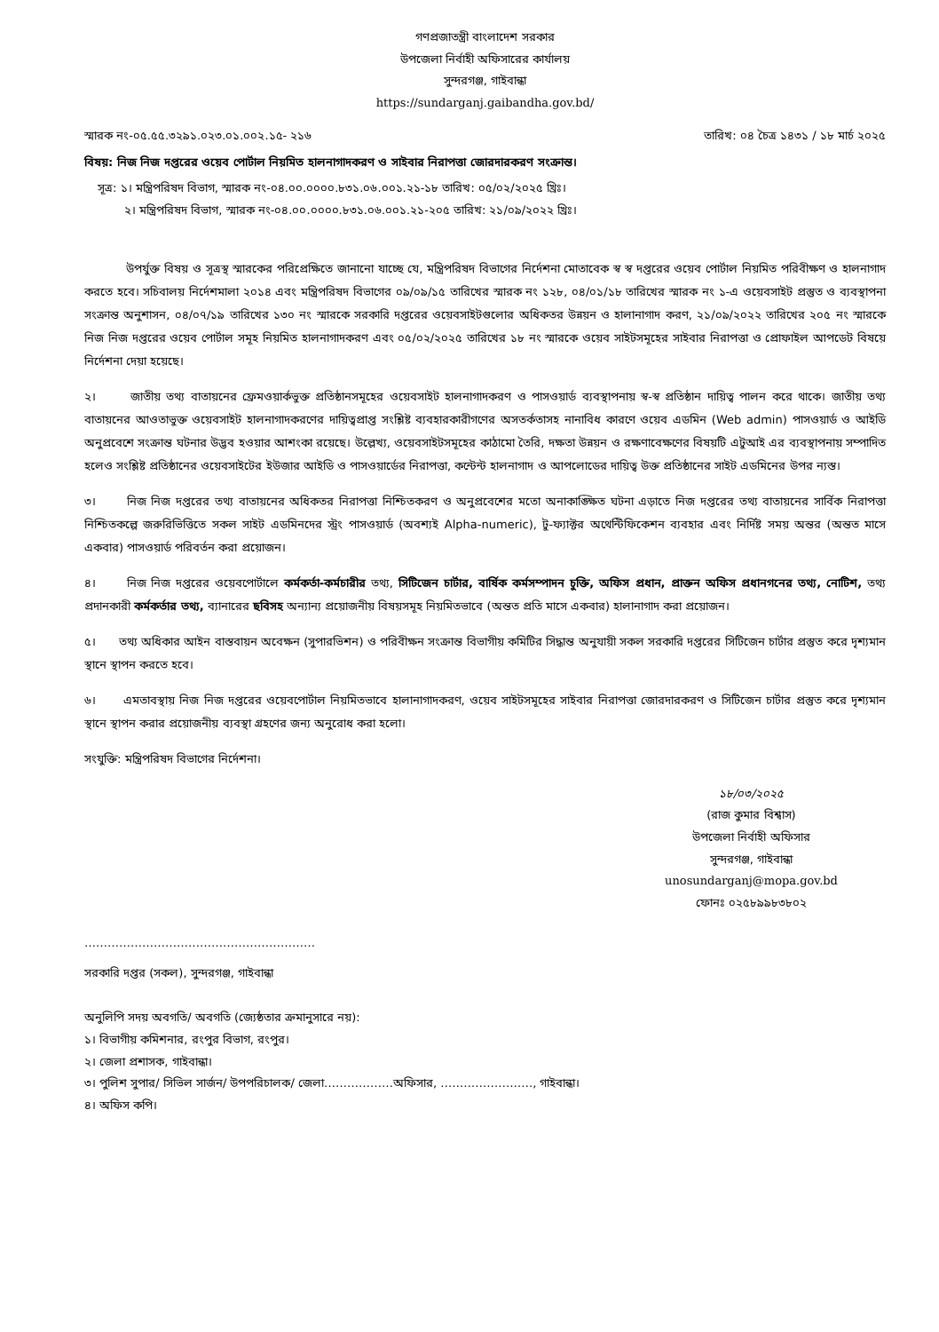গণপ্রজাতন্ত্রী বাংলাদেশ সরকার
উপজেলা নির্বাহী অফিসারের কার্যালয়
সুন্দরগঞ্জ, গাইবান্ধা
https://sundarganj.gaibandha.gov.bd/
স্মারক নং-০৫.৫৫.৩২৯১.০২৩.০১.০০২.১৫- ২১৬ তারিখ: ০৪ চৈত্র ১৪৩১ / ১৮ মার্চ ২০২৫
বিষয়: নিজ নিজ দপ্তরের ওয়েব পোর্টাল নিয়মিত হালনাগাদকরণ ও সাইবার নিরাপত্তা জোরদারকরণ সংক্রান্ত।
সূত্র: ১। মন্ত্রিপরিষদ বিভাগ, স্মারক নং-০৪.০০.০০০০.৮৩১.০৬.০০১.২১-১৮ তারিখ: ০৫/০২/২০২৫ খ্রিঃ।
২। মন্ত্রিপরিষদ বিভাগ, স্মারক নং-০৪.০০.০০০০.৮৩১.০৬.০০১.২১-২০৫ তারিখ: ২১/০৯/২০২২ খ্রিঃ।
উপর্যুক্ত বিষয় ও সূত্রস্থ স্মারকের পরিপ্রেক্ষিতে জানানো যাচ্ছে যে, মন্ত্রিপরিষদ বিভাগের নির্দেশনা মোতাবেক স্ব স্ব দপ্তরের ওয়েব পোর্টাল নিয়মিত পরিবীক্ষণ ও হালনাগাদ করতে হবে। সচিবালয় নির্দেশমালা ২০১৪ এবং মন্ত্রিপরিষদ বিভাগের ০৯/০৯/১৫ তারিখের স্মারক নং ১২৮, ০৪/০১/১৮ তারিখের স্মারক নং ১-এ ওয়েবসাইট প্রস্তুত ও ব্যবস্থাপনা সংক্রান্ত অনুশাসন, ০৪/০৭/১৯ তারিখের ১৩০ নং স্মারকে সরকারি দপ্তরের ওয়েবসাইটগুলোর অধিকতর উন্নয়ন ও হালানাগাদ করণ, ২১/০৯/২০২২ তারিখের ২০৫ নং স্মারকে নিজ নিজ দপ্তরের ওয়েব পোর্টাল সমূহ নিয়মিত হালনাগাদকরণ এবং ০৫/০২/২০২৫ তারিখের ১৮ নং স্মারকে ওয়েব সাইটসমূহের সাইবার নিরাপত্তা ও প্রোফাইল আপডেট বিষয়ে নির্দেশনা দেয়া হয়েছে।
২। জাতীয় তথ্য বাতায়নের ফ্রেমওয়ার্কভুক্ত প্রতিষ্ঠানসমূহের ওয়েবসাইট হালনাগাদকরণ ও পাসওয়ার্ড ব্যবস্থাপনায় স্ব-স্ব প্রতিষ্ঠান দায়িত্ব পালন করে থাকে। জাতীয় তথ্য বাতায়নের আওতাভুক্ত ওয়েবসাইট হালনাগাদকরণের দায়িত্বপ্রাপ্ত সংশ্লিষ্ট ব্যবহারকারীগণের অসতর্কতাসহ নানাবিধ কারণে ওয়েব এডমিন (Web admin) পাসওয়ার্ড ও আইডি অনুপ্রবেশে সংক্রান্ত ঘটনার উদ্ভব হওয়ার আশংকা রয়েছে। উল্লেখ্য, ওয়েবসাইটসমূহের কাঠামো তৈরি, দক্ষতা উন্নয়ন ও রক্ষণাবেক্ষণের বিষয়টি এটুআই এর ব্যবস্থাপনায় সম্পাদিত হলেও সংশ্লিষ্ট প্রতিষ্ঠানের ওয়েবসাইটের ইউজার আইডি ও পাসওয়ার্ডের নিরাপত্তা, কন্টেন্ট হালনাগাদ ও আপলোডের দায়িত্ব উক্ত প্রতিষ্ঠানের সাইট এডমিনের উপর ন্যস্ত।
৩। নিজ নিজ দপ্তরের তথ্য বাতায়নের অধিকতর নিরাপত্তা নিশ্চিতকরণ ও অনুপ্রবেশের মতো অনাকাঙ্ক্ষিত ঘটনা এড়াতে নিজ দপ্তরের তথ্য বাতায়নের সার্বিক নিরাপত্তা নিশ্চিতকল্পে জরুরিভিত্তিতে সকল সাইট এডমিনদের স্ট্রং পাসওয়ার্ড (অবশ্যই Alpha-numeric), টু-ফ্যাক্টর অথেন্টিফিকেশন ব্যবহার এবং নির্দিষ্ট সময় অন্তর (অন্তত মাসে একবার) পাসওয়ার্ড পরিবর্তন করা প্রয়োজন।
৪। নিজ নিজ দপ্তরের ওয়েবপোর্টালে কর্মকর্তা-কর্মচারীর তথ্য, সিটিজেন চার্টার, বার্ষিক কর্মসম্পাদন চুক্তি, অফিস প্রধান, প্রাক্তন অফিস প্রধানগনের তথ্য, নোটিশ, তথ্য প্রদানকারী কর্মকর্তার তথ্য, ব্যানারের ছবিসহ অন্যান্য প্রয়োজনীয় বিষয়সমূহ নিয়মিতভাবে (অন্তত প্রতি মাসে একবার) হালানাগাদ করা প্রয়োজন।
৫। তথ্য অধিকার আইন বাস্তবায়ন অবেক্ষন (সুপারভিশন) ও পরিবীক্ষন সংক্রান্ত বিভাগীয় কমিটির সিদ্ধান্ত অনুযায়ী সকল সরকারি দপ্তরের সিটিজেন চার্টার প্রস্তুত করে দৃশ্যমান স্থানে স্থাপন করতে হবে।
৬। এমতাবস্থায় নিজ নিজ দপ্তরের ওয়েবপোর্টাল নিয়মিতভাবে হালানাগাদকরণ, ওয়েব সাইটসমূহের সাইবার নিরাপত্তা জোরদারকরণ ও সিটিজেন চার্টার প্রস্তুত করে দৃশ্যমান স্থানে স্থাপন করার প্রয়োজনীয় ব্যবস্থা গ্রহণের জন্য অনুরোধ করা হলো।
সংযুক্তি: মন্ত্রিপরিষদ বিভাগের নির্দেশনা।
১৮/০৩/২০২৫
(রাজ কুমার বিশ্বাস)
উপজেলা নির্বাহী অফিসার
সুন্দরগঞ্জ, গাইবান্ধা
unosundarganj@mopa.gov.bd
ফোনঃ ০২৫৮৯৯৮৩৮০২
……………………………………………………
সরকারি দপ্তর (সকল), সুন্দরগঞ্জ, গাইবান্ধা
অনুলিপি সদয় অবগতি/ অবগতি (জ্যেষ্ঠতার ক্রমানুসারে নয়):
১। বিভাগীয় কমিশনার, রংপুর বিভাগ, রংপুর।
২। জেলা প্রশাসক, গাইবান্ধা।
৩। পুলিশ সুপার/ সিভিল সার্জন/ উপপরিচালক/ জেলা………………অফিসার, ……………………, গাইবান্ধা।
৪। অফিস কপি।